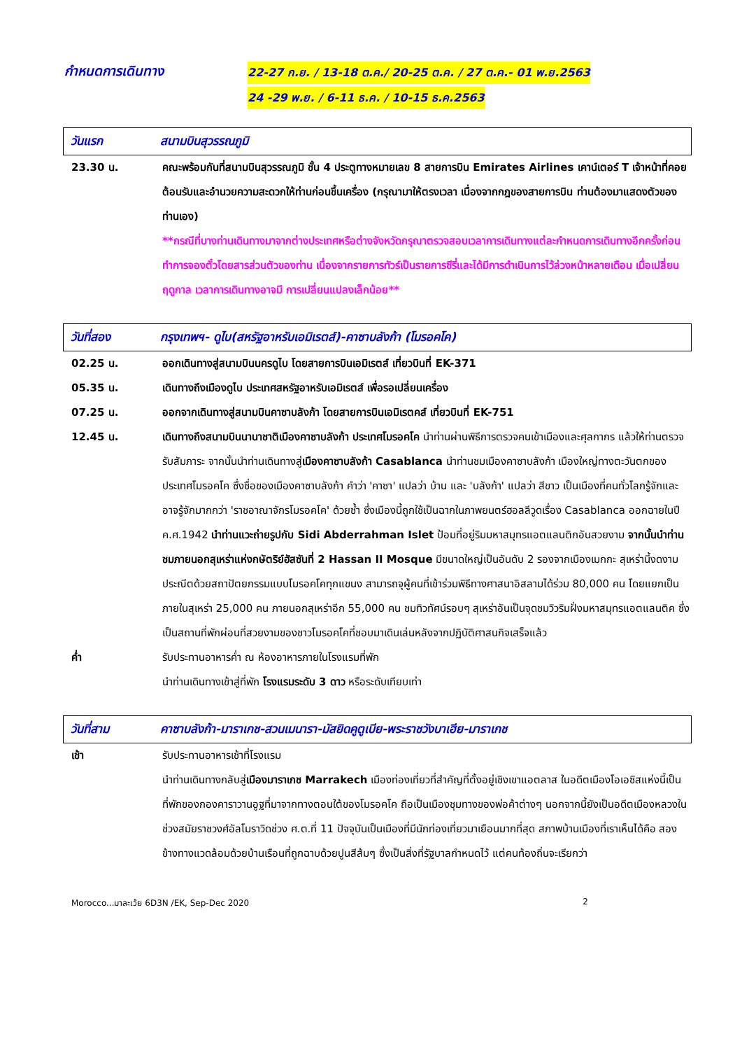กำหนดการเดินทาง
22-27 ก.ย. / 13-18 ต.ค./ 20-25 ต.ค. / 27 ต.ค.- 01 พ.ย.2563
24 -29 พ.ย. / 6-11 ธ.ค. / 10-15 ธ.ค.2563
วันแรก สนามบินสุวรรณภูมิ
23.30 น. คณะพร้อมกันที่สนามบินสุวรรณภูมิ ชั้น 4 ประตูทางหมายเลข 8 สายการบิน Emirates Airlines เคาน์เตอร์ T เจ้าหน้าที่คอยต้อนรับและอำนวยความสะดวกให้ท่านก่อนขึ้นเครื่อง (กรุณามาให้ตรงเวลา เนื่องจากกฎของสายการบิน ท่านต้องมาแสดงตัวของท่านเอง)
**กรณีที่บางท่านเดินทางมาจากต่างประเทศหรือต่างจังหวัดกรุณาตรวจสอบเวลาการเดินทางแต่ละกำหนดการเดินทางอีกครั้งก่อนทำการจองตั๋วโดยสารส่วนตัวของท่าน เนื่องจากรายการทัวร์เป็นรายการซีรี่และได้มีการดำเนินการไว้ล่วงหน้าหลายเดือน เมื่อเปลี่ยนฤดูกาล เวลาการเดินทางอาจมี การเปลี่ยนแปลงเล็กน้อย**
วันที่สอง กรุงเทพฯ- ดูไบ(สหรัฐอาหรับเอมิเรตส์)-คาซาบลังก้า (โมรอคโค)
02.25 น. ออกเดินทางสู่สนามบินนครดูไบ โดยสายการบินเอมิเรตส์ เที่ยวบินที่ EK-371
05.35 น. เดินทางถึงเมืองดูไบ ประเทศสหรัฐอาหรับเอมิเรตส์ เพื่อรอเปลี่ยนเครื่อง
07.25 น. ออกจากเดินทางสู่สนามบินคาซาบลังก้า โดยสายการบินเอมิเรตคส์ เที่ยวบินที่ EK-751
12.45 น. เดินทางถึงสนามบินนานาชาติเมืองคาซาบลังก้า ประเทศโมรอคโค นำท่านผ่านพิธีการตรวจคนเข้าเมืองและศุลกากร แล้วให้ท่านตรวจรับสัมภาระ จากนั้นนำท่านเดินทางสู่เมืองคาซาบลังก้า Casablanca นำท่านชมเมืองคาซาบลังก้า เมืองใหญ่ทางตะวันตกของประเทศโมรอคโค ซึ่งชื่อของเมืองคาซาบลังก้า คำว่า 'คาซา' แปลว่า บ้าน และ 'บลังก้า' แปลว่า สีขาว เป็นเมืองที่คนทั่วโลกรู้จักและอาจรู้จักมากกว่า 'ราชอาณาจักรโมรอคโค' ด้วยซ้ำ ซึ่งเมืองนี้ถูกใช้เป็นฉากในภาพยนตร์ฮอลลีวูดเรื่อง Casablanca ออกฉายในปี ค.ศ.1942 นำท่านแวะถ่ายรูปกับ Sidi Abderrahman Islet ป้อมที่อยู่ริมมหาสมุทรแอตแลนติกอันสวยงาม จากนั้นนำท่านชมภายนอกสุเหร่าแห่งกษัตริย์ฮัสซันที่ 2 Hassan II Mosque มีขนาดใหญ่เป็นอันดับ 2 รองจากเมืองเมกกะ สุเหร่านี้งดงามประณีตด้วยสถาปัตยกรรมแบบโมรอคโคทุกแขนง สามารถจุผู้คนที่เข้าร่วมพิธีทางศาสนาอิสลามได้ร่วม 80,000 คน โดยแยกเป็นภายในสุเหร่า 25,000 คน ภายนอกสุเหร่าอีก 55,000 คน ชมทิวทัศน์รอบๆ สุเหร่าอันเป็นจุดชมวิวริมฝั่งมหาสมุทรแอตแลนติค ซึ่งเป็นสถานที่พักผ่อนที่สวยงามของชาวโมรอคโคที่ชอบมาเดินเล่นหลังจากปฏิบัติศาสนกิจเสร็จแล้ว
ค่ำ รับประทานอาหารค่ำ ณ ห้องอาหารภายในโรงแรมที่พัก
นำท่านเดินทางเข้าสู่ที่พัก โรงแรมระดับ 3 ดาว หรือระดับเทียบเท่า
วันที่สาม คาซาบลังก้า-มาราเกช-สวนเมนารา-มัสยิดคูตูเบีย-พระราชวังบาเฮีย-มาราเกช
เช้า รับประทานอาหารเช้าที่โรงแรม
นำท่านเดินทางกลับสู่เมืองมาราเกช Marrakech เมืองท่องเที่ยวที่สำคัญที่ตั้งอยู่เชิงเขาแอตลาส ในอดีตเมืองโอเอซิสแห่งนี้เป็นที่พักของกองคาราวานอูฐที่มาจากทางตอนใต้ของโมรอคโค ถือเป็นเมืองชุมทางของพ่อค้าต่างๆ นอกจากนี้ยังเป็นอดีตเมืองหลวงในช่วงสมัยราชวงศ์อัลโมราวิดช่วง ศ.ต.ที่ 11 ปัจจุบันเป็นเมืองที่มีนักท่องเที่ยวมาเยือนมากที่สุด สภาพบ้านเมืองที่เราเห็นได้คือ สองข้างทางแวดล้อมด้วยบ้านเรือนที่ถูกฉาบด้วยปูนสีส้มๆ ซึ่งเป็นสิ่งที่รัฐบาลกำหนดไว้ แต่คนท้องถิ่นจะเรียกว่า
Morocco...มาละเว้ย 6D3N /EK, Sep-Dec 2020 2